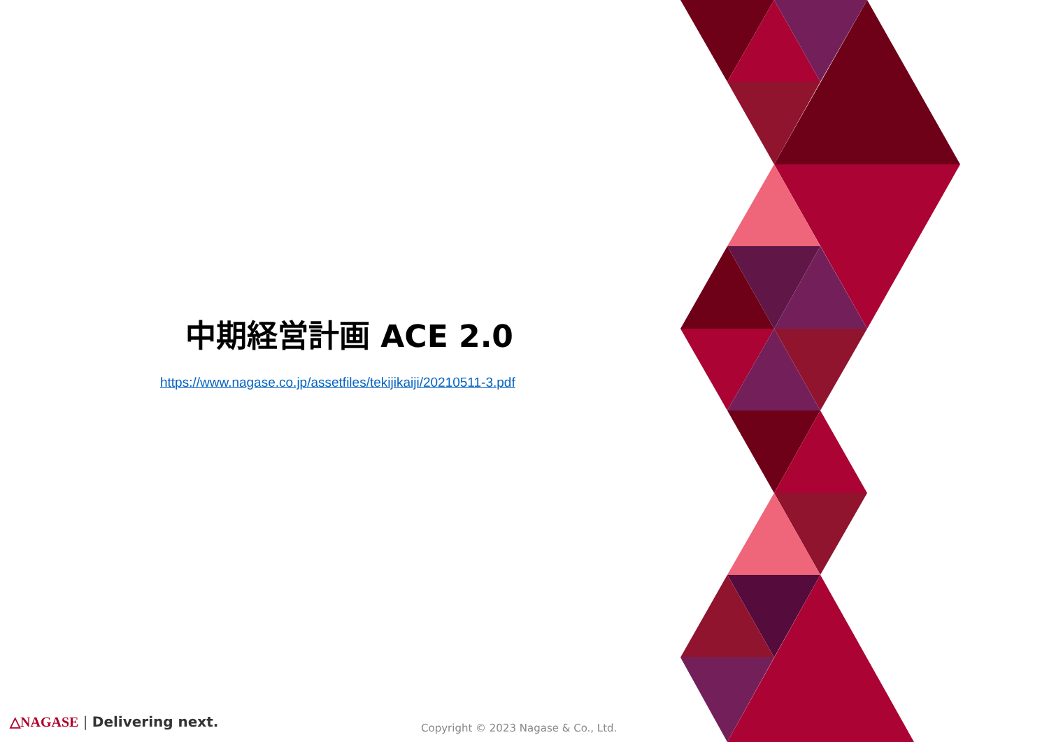中期経営計画 ACE 2.0
https://www.nagase.co.jp/assetfiles/tekijikaiji/20210511-3.pdf
△NAGASE | Delivering next.
Copyright © 2023 Nagase & Co., Ltd.